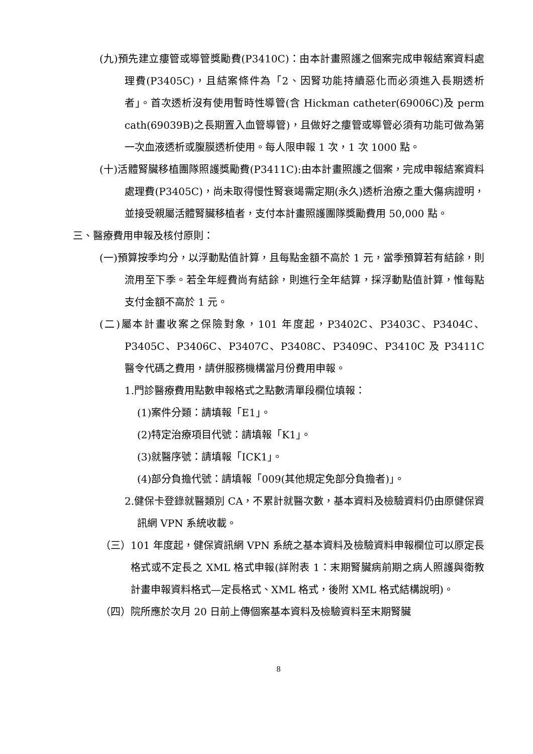(九)預先建立瘻管或導管獎勵費(P3410C)：由本計畫照護之個案完成申報結案資料處理費(P3405C)，且結案條件為「2、因腎功能持續惡化而必須進入長期透析者」。首次透析沒有使用暫時性導管(含 Hickman catheter(69006C)及 perm cath(69039B)之長期置入血管導管)，且做好之瘻管或導管必須有功能可做為第一次血液透析或腹膜透析使用。每人限申報 1 次，1 次 1000 點。
(十)活體腎臟移植團隊照護獎勵費(P3411C):由本計畫照護之個案，完成申報結案資料處理費(P3405C)，尚未取得慢性腎衰竭需定期(永久)透析治療之重大傷病證明，並接受親屬活體腎臟移植者，支付本計畫照護團隊獎勵費用 50,000 點。
三、醫療費用申報及核付原則：
(一)預算按季均分，以浮動點值計算，且每點金額不高於 1 元，當季預算若有結餘，則流用至下季。若全年經費尚有結餘，則進行全年結算，採浮動點值計算，惟每點支付金額不高於 1 元。
(二)屬本計畫收案之保險對象，101 年度起，P3402C、P3403C、P3404C、P3405C、P3406C、P3407C、P3408C、P3409C、P3410C 及 P3411C 醫令代碼之費用，請併服務機構當月份費用申報。
1.門診醫療費用點數申報格式之點數清單段欄位填報：
(1)案件分類：請填報「E1」。
(2)特定治療項目代號：請填報「K1」。
(3)就醫序號：請填報「ICK1」。
(4)部分負擔代號：請填報「009(其他規定免部分負擔者)」。
2.健保卡登錄就醫類別 CA，不累計就醫次數，基本資料及檢驗資料仍由原健保資訊網 VPN 系統收載。
（三）101 年度起，健保資訊網 VPN 系統之基本資料及檢驗資料申報欄位可以原定長格式或不定長之 XML 格式申報(詳附表 1：末期腎臟病前期之病人照護與衛教計畫申報資料格式—定長格式、XML 格式，後附 XML 格式結構說明)。
（四）院所應於次月 20 日前上傳個案基本資料及檢驗資料至末期腎臟
8